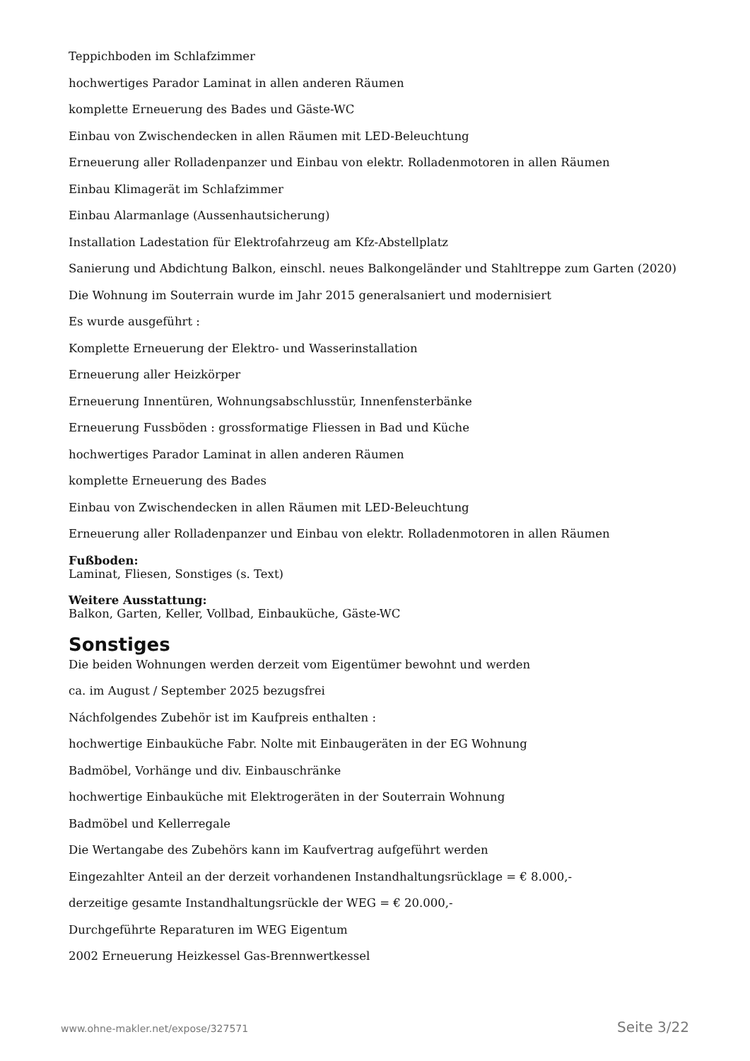Teppichboden im Schlafzimmer
hochwertiges Parador Laminat in allen anderen Räumen
komplette Erneuerung des Bades und Gäste-WC
Einbau von Zwischendecken in allen Räumen mit LED-Beleuchtung
Erneuerung aller Rolladenpanzer und Einbau von elektr. Rolladenmotoren in allen Räumen
Einbau Klimagerät im Schlafzimmer
Einbau Alarmanlage (Aussenhautsicherung)
Installation Ladestation für Elektrofahrzeug am Kfz-Abstellplatz
Sanierung und Abdichtung Balkon, einschl. neues Balkongeländer und Stahltreppe zum Garten (2020)
Die Wohnung im Souterrain wurde im Jahr 2015 generalsaniert und modernisiert
Es wurde ausgeführt :
Komplette Erneuerung der Elektro- und Wasserinstallation
Erneuerung aller Heizkörper
Erneuerung Innentüren, Wohnungsabschlusstür, Innenfensterbänke
Erneuerung Fussböden : grossformatige Fliessen in Bad und Küche
hochwertiges Parador Laminat in allen anderen Räumen
komplette Erneuerung des Bades
Einbau von Zwischendecken in allen Räumen mit LED-Beleuchtung
Erneuerung aller Rolladenpanzer und Einbau von elektr. Rolladenmotoren in allen Räumen
Fußboden:
Laminat, Fliesen, Sonstiges (s. Text)
Weitere Ausstattung:
Balkon, Garten, Keller, Vollbad, Einbauküche, Gäste-WC
Sonstiges
Die beiden Wohnungen werden derzeit vom Eigentümer bewohnt und werden
ca. im August / September 2025 bezugsfrei
Náchfolgendes Zubehör ist im Kaufpreis enthalten :
hochwertige Einbauküche Fabr. Nolte mit Einbaugeräten in der EG Wohnung
Badmöbel, Vorhänge und div. Einbauschränke
hochwertige Einbauküche mit Elektrogeräten in der Souterrain Wohnung
Badmöbel und Kellerregale
Die Wertangabe des Zubehörs kann im Kaufvertrag aufgeführt werden
Eingezahlter Anteil an der derzeit vorhandenen Instandhaltungsrücklage = € 8.000,-
derzeitige gesamte Instandhaltungsrückle der WEG = € 20.000,-
Durchgeführte Reparaturen im WEG Eigentum
2002 Erneuerung Heizkessel Gas-Brennwertkessel
www.ohne-makler.net/expose/327571 Seite 3/22